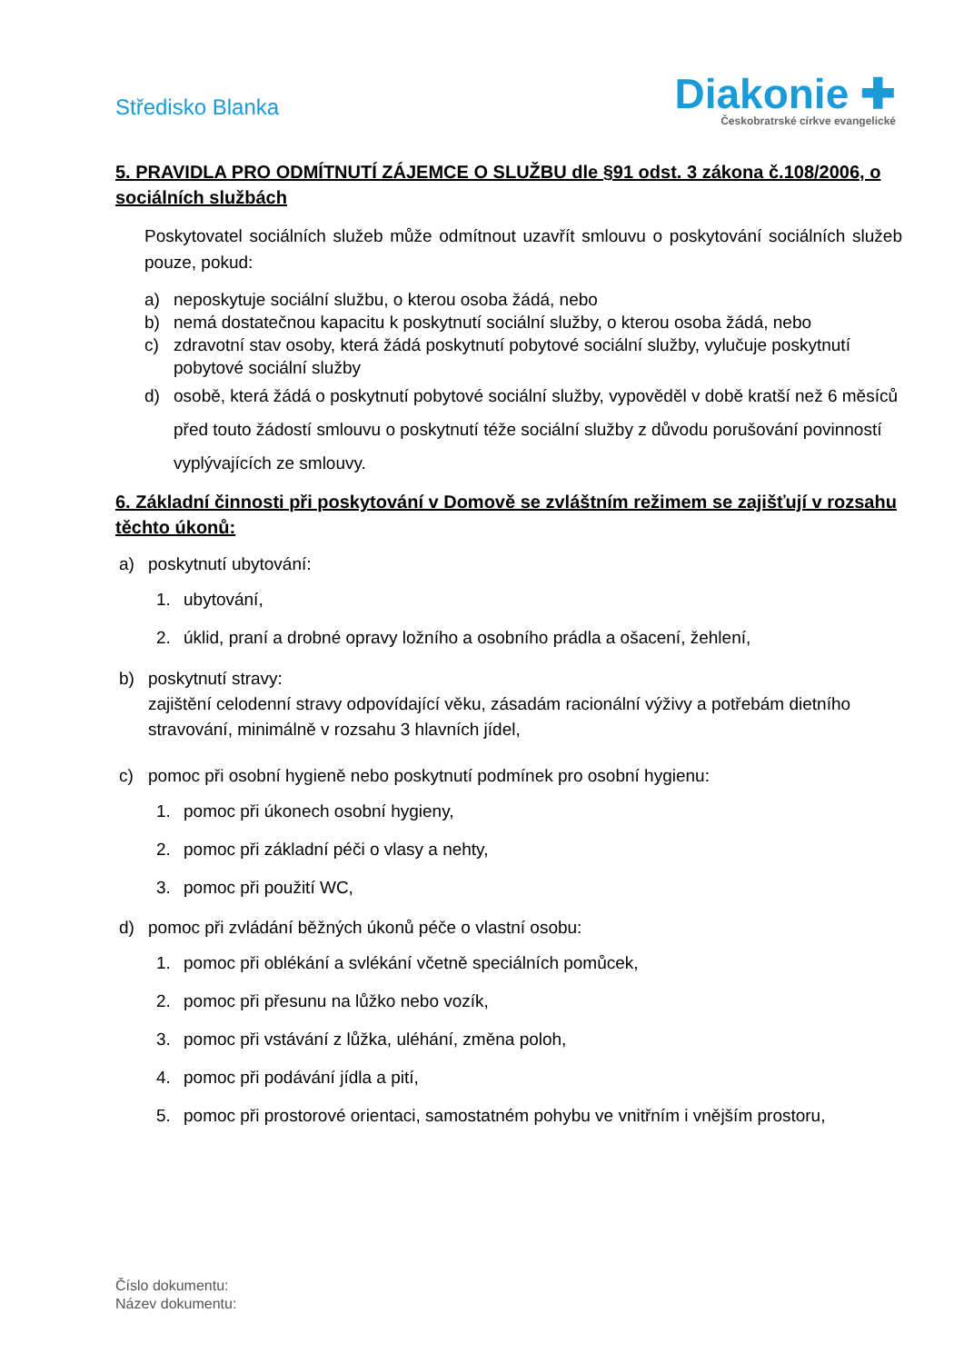Středisko Blanka
Diakonie ✚
Českobratrské církve evangelické
5. PRAVIDLA PRO ODMÍTNUTÍ ZÁJEMCE O SLUŽBU dle §91 odst. 3 zákona č.108/2006, o sociálních službách
Poskytovatel sociálních služeb může odmítnout uzavřít smlouvu o poskytování sociálních služeb pouze, pokud:
a) neposkytuje sociální službu, o kterou osoba žádá, nebo
b) nemá dostatečnou kapacitu k poskytnutí sociální služby, o kterou osoba žádá, nebo
c) zdravotní stav osoby, která žádá poskytnutí pobytové sociální služby, vylučuje poskytnutí pobytové sociální služby
d) osobě, která žádá o poskytnutí pobytové sociální služby, vypověděl v době kratší než 6 měsíců před touto žádostí smlouvu o poskytnutí téže sociální služby z důvodu porušování povinností vyplývajících ze smlouvy.
6. Základní činnosti při poskytování v Domově se zvláštním režimem se zajišťují v rozsahu těchto úkonů:
a) poskytnutí ubytování:
1. ubytování,
2. úklid, praní a drobné opravy ložního a osobního prádla a ošacení, žehlení,
b) poskytnutí stravy:
zajištění celodenní stravy odpovídající věku, zásadám racionální výživy a potřebám dietního stravování, minimálně v rozsahu 3 hlavních jídel,
c) pomoc při osobní hygieně nebo poskytnutí podmínek pro osobní hygienu:
1. pomoc při úkonech osobní hygieny,
2. pomoc při základní péči o vlasy a nehty,
3. pomoc při použití WC,
d) pomoc při zvládání běžných úkonů péče o vlastní osobu:
1. pomoc při oblékání a svlékání včetně speciálních pomůcek,
2. pomoc při přesunu na lůžko nebo vozík,
3. pomoc při vstávání z lůžka, uléhání, změna poloh,
4. pomoc při podávání jídla a pití,
5. pomoc při prostorové orientaci, samostatném pohybu ve vnitřním i vnějším prostoru,
Číslo dokumentu:
Název dokumentu: